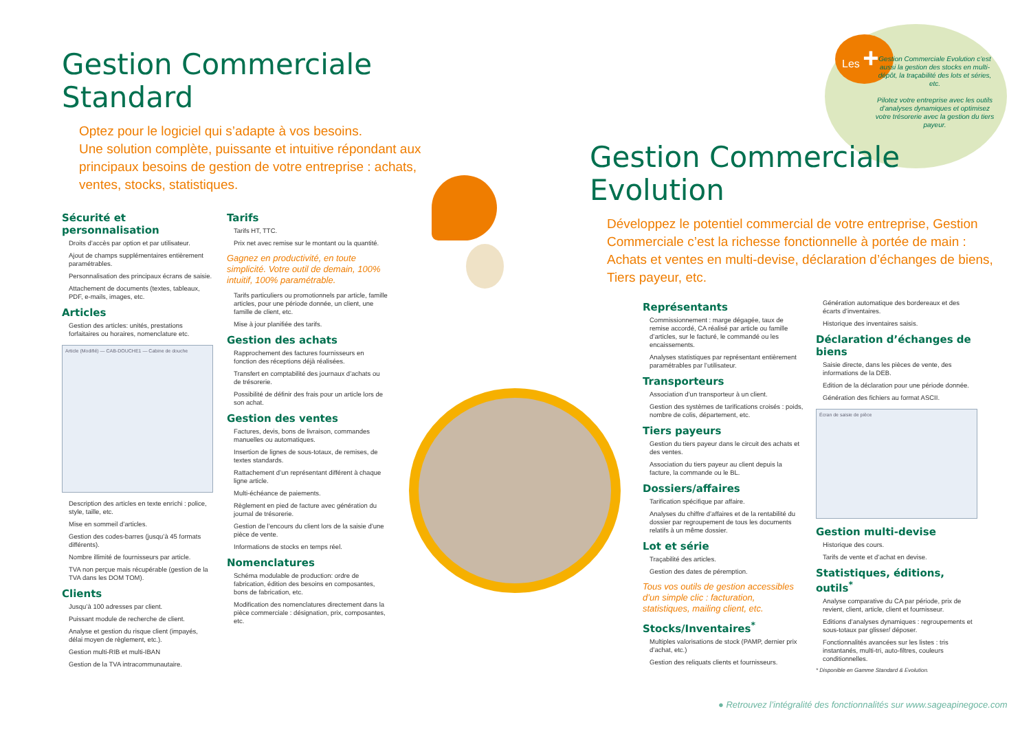Gestion Commerciale
Standard
Optez pour le logiciel qui s’adapte à vos besoins.
Une solution complète, puissante et intuitive répondant aux principaux besoins de gestion de votre entreprise : achats, ventes, stocks, statistiques.
Sécurité et personnalisation
Droits d’accès par option et par utilisateur.
Ajout de champs supplémentaires entièrement paramétrables.
Personnalisation des principaux écrans de saisie.
Attachement de documents (textes, tableaux, PDF, e-mails, images, etc.
Articles
Gestion des articles: unités, prestations forfaitaires ou horaires, nomenclature etc.
Article (Modifié) — CAB-DOUCHE1 — Cabine de douche
Description des articles en texte enrichi : police, style, taille, etc.
Mise en sommeil d’articles.
Gestion des codes-barres (jusqu’à 45 formats différents).
Nombre illimité de fournisseurs par article.
TVA non perçue mais récupérable (gestion de la TVA dans les DOM TOM).
Clients
Jusqu’à 100 adresses par client.
Puissant module de recherche de client.
Analyse et gestion du risque client (impayés, délai moyen de règlement, etc.).
Gestion multi-RIB et multi-IBAN
Gestion de la TVA intracommunautaire.
Tarifs
Tarifs HT, TTC.
Prix net avec remise sur le montant ou la quantité.
Gagnez en productivité, en toute simplicité. Votre outil de demain, 100% intuitif, 100% paramétrable.
Tarifs particuliers ou promotionnels par article, famille articles, pour une période donnée, un client, une famille de client, etc.
Mise à jour planifiée des tarifs.
Gestion des achats
Rapprochement des factures fournisseurs en fonction des réceptions déjà réalisées.
Transfert en comptabilité des journaux d’achats ou de trésorerie.
Possibilité de définir des frais pour un article lors de son achat.
Gestion des ventes
Factures, devis, bons de livraison, commandes manuelles ou automatiques.
Insertion de lignes de sous-totaux, de remises, de textes standards.
Rattachement d’un représentant différent à chaque ligne article.
Multi-échéance de paiements.
Règlement en pied de facture avec génération du journal de trésorerie.
Gestion de l’encours du client lors de la saisie d’une pièce de vente.
Informations de stocks en temps réel.
Nomenclatures
Schéma modulable de production: ordre de fabrication, édition des besoins en composantes, bons de fabrication, etc.
Modification des nomenclatures directement dans la pièce commerciale : désignation, prix, composantes, etc.
Les +
Gestion Commerciale Evolution c’est aussi la gestion des stocks en multi-dépôt, la traçabilité des lots et séries, etc.
Pilotez votre entreprise avec les outils d’analyses dynamiques et optimisez votre trésorerie avec la gestion du tiers payeur.
Gestion Commerciale
Evolution
Développez le potentiel commercial de votre entreprise, Gestion Commerciale c’est la richesse fonctionnelle à portée de main : Achats et ventes en multi-devise, déclaration d’échanges de biens, Tiers payeur, etc.
Représentants
Commissionnement : marge dégagée, taux de remise accordé, CA réalisé par article ou famille d’articles, sur le facturé, le commandé ou les encaissements.
Analyses statistiques par représentant entièrement paramétrables par l’utilisateur.
Transporteurs
Association d’un transporteur à un client.
Gestion des systèmes de tarifications croisés : poids, nombre de colis, département, etc.
Tiers payeurs
Gestion du tiers payeur dans le circuit des achats et des ventes.
Association du tiers payeur au client depuis la facture, la commande ou le BL.
Dossiers/affaires
Tarification spécifique par affaire.
Analyses du chiffre d’affaires et de la rentabilité du dossier par regroupement de tous les documents relatifs à un même dossier.
Lot et série
Traçabilité des articles.
Gestion des dates de péremption.
Tous vos outils de gestion accessibles d’un simple clic : facturation, statistiques, mailing client, etc.
Stocks/Inventaires<sup>*</sup>
Multiples valorisations de stock (PAMP, dernier prix d’achat, etc.)
Gestion des reliquats clients et fournisseurs.
Génération automatique des bordereaux et des écarts d’inventaires.
Historique des inventaires saisis.
Déclaration d’échanges de biens
Saisie directe, dans les pièces de vente, des informations de la DEB.
Edition de la déclaration pour une période donnée.
Génération des fichiers au format ASCII.
Écran de saisie de pièce
Gestion multi-devise
Historique des cours.
Tarifs de vente et d’achat en devise.
Statistiques, éditions, outils<sup>*</sup>
Analyse comparative du CA par période, prix de revient, client, article, client et fournisseur.
Editions d’analyses dynamiques : regroupements et sous-totaux par glisser/ déposer.
Fonctionnalités avancées sur les listes : tris instantanés, multi-tri, auto-filtres, couleurs conditionnelles.
* Disponible en Gamme Standard & Evolution.
● Retrouvez l’intégralité des fonctionnalités sur www.sageapinegoce.com